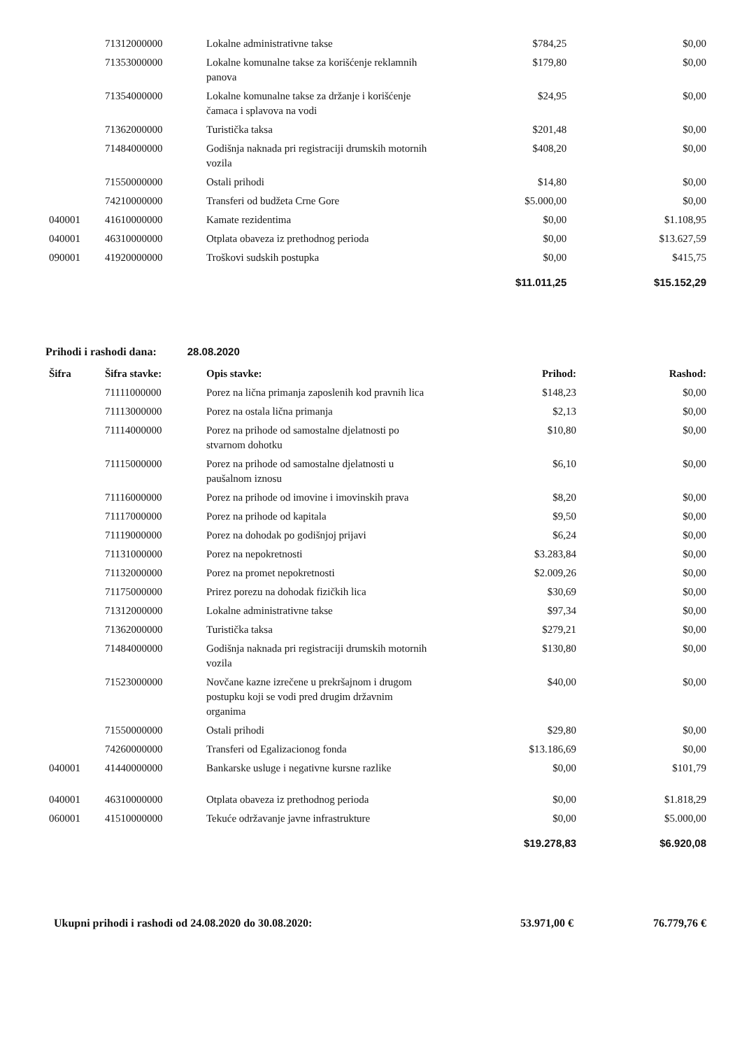| | 71312000000 | Lokalne administrativne takse | $784,25 | $0,00 |
| | 71353000000 | Lokalne komunalne takse za korišćenje reklamnih panova | $179,80 | $0,00 |
| | 71354000000 | Lokalne komunalne takse za držanje i korišćenje čamaca i splavova na vodi | $24,95 | $0,00 |
| | 71362000000 | Turistička taksa | $201,48 | $0,00 |
| | 71484000000 | Godišnja naknada pri registraciji drumskih motornih vozila | $408,20 | $0,00 |
| | 71550000000 | Ostali prihodi | $14,80 | $0,00 |
| | 74210000000 | Transferi od budžeta Crne Gore | $5.000,00 | $0,00 |
| 040001 | 41610000000 | Kamate rezidentima | $0,00 | $1.108,95 |
| 040001 | 46310000000 | Otplata obaveza iz prethodnog perioda | $0,00 | $13.627,59 |
| 090001 | 41920000000 | Troškovi sudskih postupka | $0,00 | $415,75 |
| | | | $11.011,25 | $15.152,29 |
Prihodi i rashodi dana: 28.08.2020
| Šifra | Šifra stavke: | Opis stavke: | Prihod: | Rashod: |
| --- | --- | --- | --- | --- |
| | 71111000000 | Porez na lična primanja zaposlenih kod pravnih lica | $148,23 | $0,00 |
| | 71113000000 | Porez na ostala lična primanja | $2,13 | $0,00 |
| | 71114000000 | Porez na prihode od samostalne djelatnosti po stvarnom dohotku | $10,80 | $0,00 |
| | 71115000000 | Porez na prihode od samostalne djelatnosti u paušalnom iznosu | $6,10 | $0,00 |
| | 71116000000 | Porez na prihode od imovine i imovinskih prava | $8,20 | $0,00 |
| | 71117000000 | Porez na prihode od kapitala | $9,50 | $0,00 |
| | 71119000000 | Porez na dohodak po godišnjoj prijavi | $6,24 | $0,00 |
| | 71131000000 | Porez na nepokretnosti | $3.283,84 | $0,00 |
| | 71132000000 | Porez na promet nepokretnosti | $2.009,26 | $0,00 |
| | 71175000000 | Prirez porezu na dohodak fizičkih lica | $30,69 | $0,00 |
| | 71312000000 | Lokalne administrativne takse | $97,34 | $0,00 |
| | 71362000000 | Turistička taksa | $279,21 | $0,00 |
| | 71484000000 | Godišnja naknada pri registraciji drumskih motornih vozila | $130,80 | $0,00 |
| | 71523000000 | Novčane kazne izrečene u prekršajnom i drugom postupku koji se vodi pred drugim državnim organima | $40,00 | $0,00 |
| | 71550000000 | Ostali prihodi | $29,80 | $0,00 |
| | 74260000000 | Transferi od Egalizacionog fonda | $13.186,69 | $0,00 |
| 040001 | 41440000000 | Bankarske usluge i negativne kursne razlike | $0,00 | $101,79 |
| 040001 | 46310000000 | Otplata obaveza iz prethodnog perioda | $0,00 | $1.818,29 |
| 060001 | 41510000000 | Tekuće održavanje javne infrastrukture | $0,00 | $5.000,00 |
| | | | $19.278,83 | $6.920,08 |
Ukupni prihodi i rashodi od 24.08.2020 do 30.08.2020:
53.971,00 € 76.779,76 €